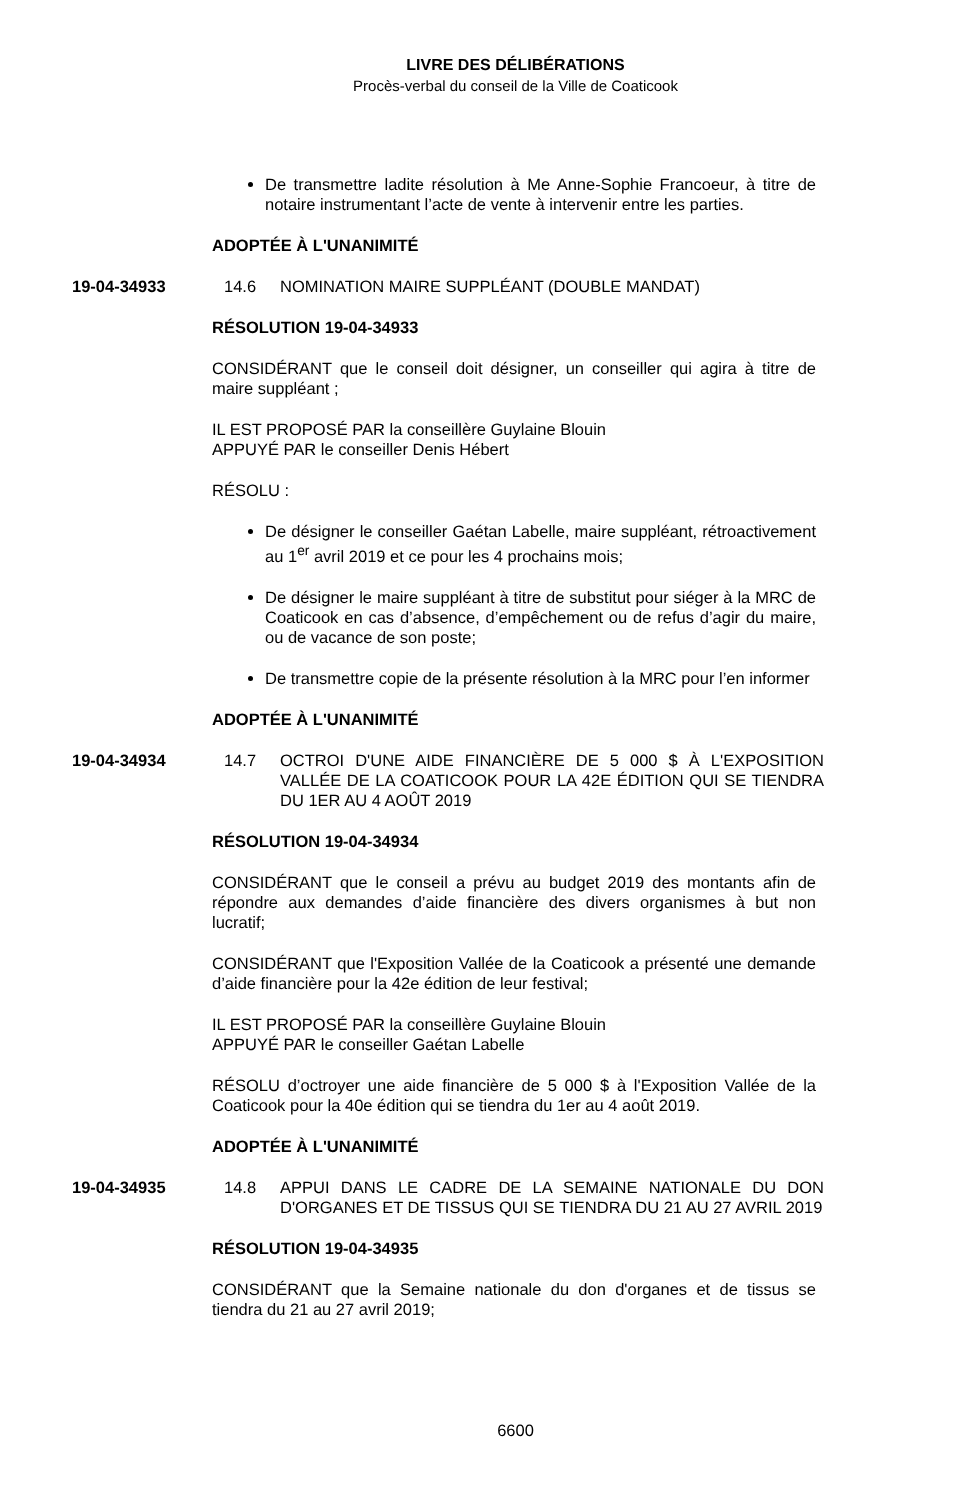LIVRE DES DÉLIBÉRATIONS
Procès-verbal du conseil de la Ville de Coaticook
De transmettre ladite résolution à Me Anne-Sophie Francoeur, à titre de notaire instrumentant l’acte de vente à intervenir entre les parties.
ADOPTÉE À L'UNANIMITÉ
19-04-34933 14.6 NOMINATION MAIRE SUPPLÉANT (DOUBLE MANDAT)
RÉSOLUTION 19-04-34933
CONSIDÉRANT que le conseil doit désigner, un conseiller qui agira à titre de maire suppléant ;
IL EST PROPOSÉ PAR la conseillère Guylaine Blouin
APPUYÉ PAR le conseiller Denis Hébert
RÉSOLU :
De désigner le conseiller Gaétan Labelle, maire suppléant, rétroactivement au 1<sup>er</sup> avril 2019 et ce pour les 4 prochains mois;
De désigner le maire suppléant à titre de substitut pour siéger à la MRC de Coaticook en cas d’absence, d’empêchement ou de refus d’agir du maire, ou de vacance de son poste;
De transmettre copie de la présente résolution à la MRC pour l’en informer
ADOPTÉE À L'UNANIMITÉ
19-04-34934 14.7 OCTROI D'UNE AIDE FINANCIÈRE DE 5 000 $ À L'EXPOSITION VALLÉE DE LA COATICOOK POUR LA 42E ÉDITION QUI SE TIENDRA DU 1ER AU 4 AOÛT 2019
RÉSOLUTION 19-04-34934
CONSIDÉRANT que le conseil a prévu au budget 2019 des montants afin de répondre aux demandes d’aide financière des divers organismes à but non lucratif;
CONSIDÉRANT que l'Exposition Vallée de la Coaticook a présenté une demande d’aide financière pour la 42e édition de leur festival;
IL EST PROPOSÉ PAR la conseillère Guylaine Blouin
APPUYÉ PAR le conseiller Gaétan Labelle
RÉSOLU d’octroyer une aide financière de 5 000 $ à l'Exposition Vallée de la Coaticook pour la 40e édition qui se tiendra du 1er au 4 août 2019.
ADOPTÉE À L'UNANIMITÉ
19-04-34935 14.8 APPUI DANS LE CADRE DE LA SEMAINE NATIONALE DU DON D'ORGANES ET DE TISSUS QUI SE TIENDRA DU 21 AU 27 AVRIL 2019
RÉSOLUTION 19-04-34935
CONSIDÉRANT que la Semaine nationale du don d'organes et de tissus se tiendra du 21 au 27 avril 2019;
6600